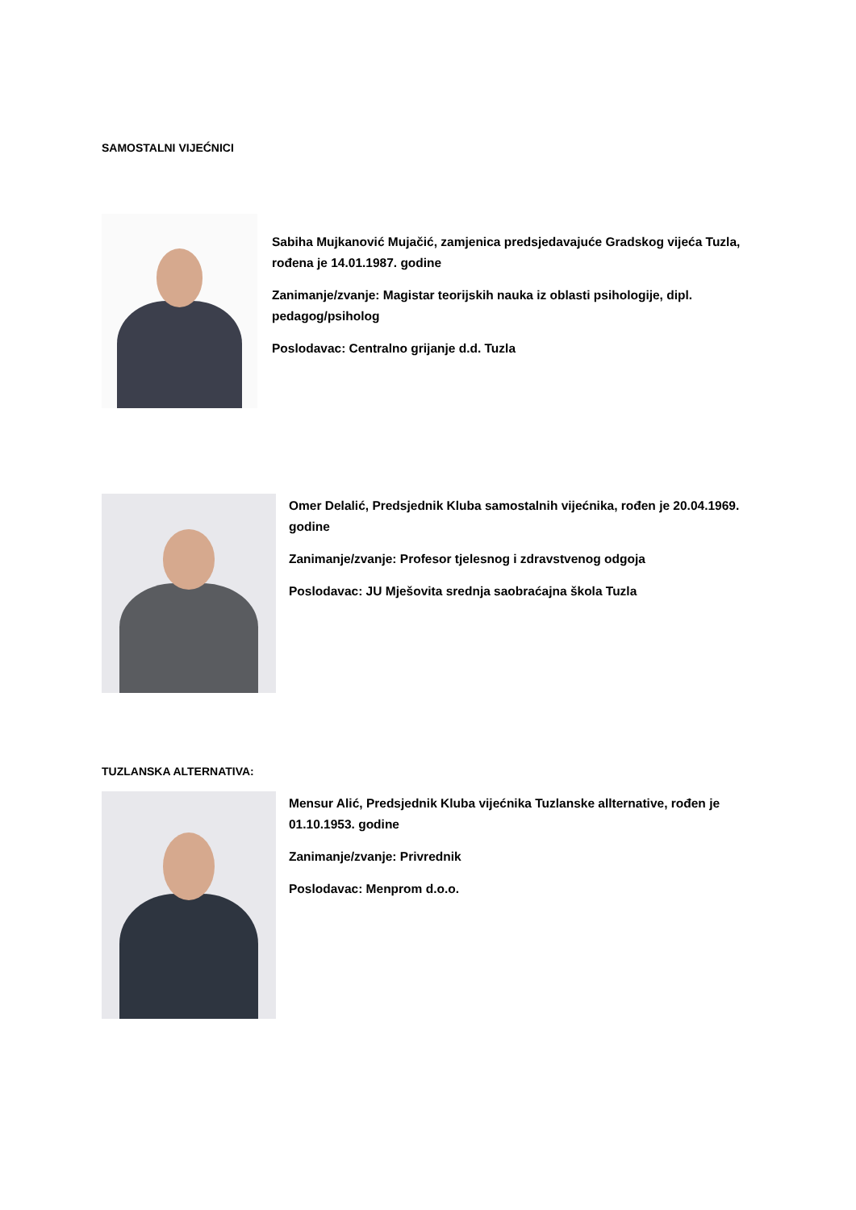SAMOSTALNI VIJEĆNICI
Sabiha Mujkanović Mujačić, zamjenica predsjedavajuće Gradskog vijeća Tuzla, rođena je 14.01.1987. godine
Zanimanje/zvanje: Magistar teorijskih nauka iz oblasti psihologije, dipl. pedagog/psiholog
Poslodavac: Centralno grijanje d.d. Tuzla
Omer Delalić, Predsjednik Kluba samostalnih vijećnika, rođen je 20.04.1969. godine
Zanimanje/zvanje: Profesor tjelesnog i zdravstvenog odgoja
Poslodavac: JU Mješovita srednja saobraćajna škola Tuzla
TUZLANSKA ALTERNATIVA:
Mensur Alić, Predsjednik Kluba vijećnika Tuzlanske allternative, rođen je 01.10.1953. godine
Zanimanje/zvanje: Privrednik
Poslodavac: Menprom d.o.o.